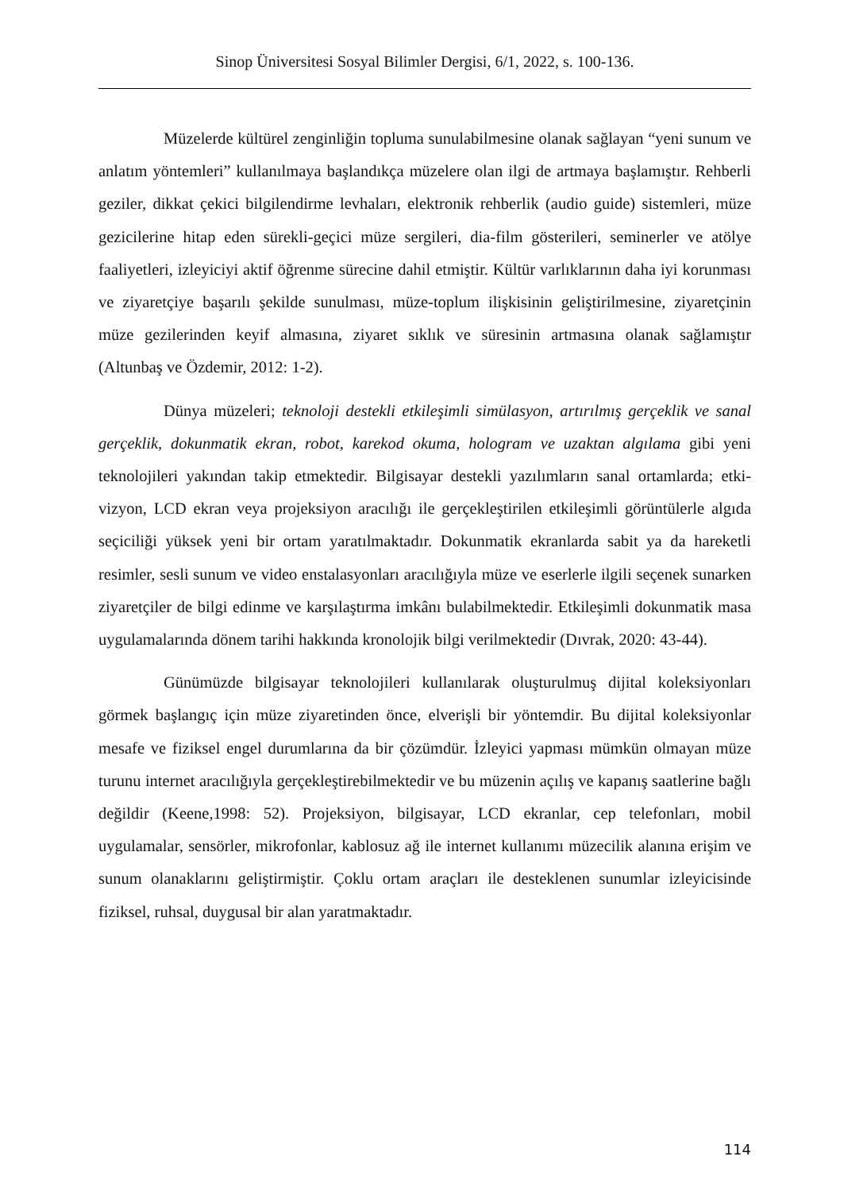Sinop Üniversitesi Sosyal Bilimler Dergisi, 6/1, 2022, s. 100-136.
Müzelerde kültürel zenginliğin topluma sunulabilmesine olanak sağlayan “yeni sunum ve anlatım yöntemleri” kullanılmaya başlandıkça müzelere olan ilgi de artmaya başlamıştır. Rehberli geziler, dikkat çekici bilgilendirme levhaları, elektronik rehberlik (audio guide) sistemleri, müze gezicilerine hitap eden sürekli-geçici müze sergileri, dia-film gösterileri, seminerler ve atölye faaliyetleri, izleyiciyi aktif öğrenme sürecine dahil etmiştir. Kültür varlıklarının daha iyi korunması ve ziyaretçiye başarılı şekilde sunulması, müze-toplum ilişkisinin geliştirilmesine, ziyaretçinin müze gezilerinden keyif almasına, ziyaret sıklık ve süresinin artmasına olanak sağlamıştır (Altunbaş ve Özdemir, 2012: 1-2).
Dünya müzeleri; teknoloji destekli etkileşimli simülasyon, artırılmış gerçeklik ve sanal gerçeklik, dokunmatik ekran, robot, karekod okuma, hologram ve uzaktan algılama gibi yeni teknolojileri yakından takip etmektedir. Bilgisayar destekli yazılımların sanal ortamlarda; etki-vizyon, LCD ekran veya projeksiyon aracılığı ile gerçekleştirilen etkileşimli görüntülerle algıda seçiciliği yüksek yeni bir ortam yaratılmaktadır. Dokunmatik ekranlarda sabit ya da hareketli resimler, sesli sunum ve video enstalasyonları aracılığıyla müze ve eserlerle ilgili seçenek sunarken ziyaretçiler de bilgi edinme ve karşılaştırma imkânı bulabilmektedir. Etkileşimli dokunmatik masa uygulamalarında dönem tarihi hakkında kronolojik bilgi verilmektedir (Dıvrak, 2020: 43-44).
Günümüzde bilgisayar teknolojileri kullanılarak oluşturulmuş dijital koleksiyonları görmek başlangıç için müze ziyaretinden önce, elverişli bir yöntemdir. Bu dijital koleksiyonlar mesafe ve fiziksel engel durumlarına da bir çözümdür. İzleyici yapması mümkün olmayan müze turunu internet aracılığıyla gerçekleştirebilmektedir ve bu müzenin açılış ve kapanış saatlerine bağlı değildir (Keene,1998: 52). Projeksiyon, bilgisayar, LCD ekranlar, cep telefonları, mobil uygulamalar, sensörler, mikrofonlar, kablosuz ağ ile internet kullanımı müzecilik alanına erişim ve sunum olanaklarını geliştirmiştir. Çoklu ortam araçları ile desteklenen sunumlar izleyicisinde fiziksel, ruhsal, duygusal bir alan yaratmaktadır.
114